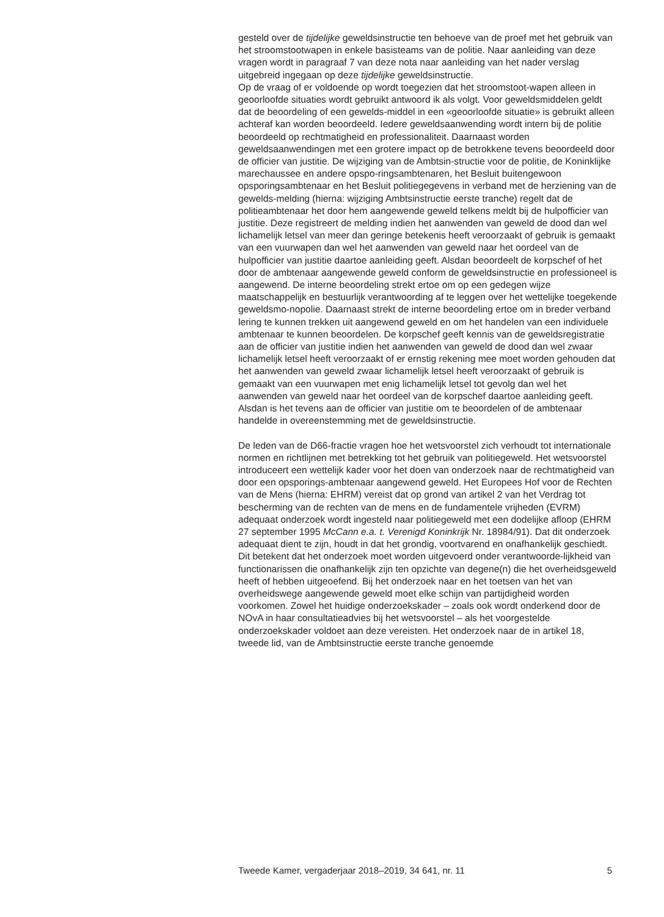gesteld over de tijdelijke geweldsinstructie ten behoeve van de proef met het gebruik van het stroomstootwapen in enkele basisteams van de politie. Naar aanleiding van deze vragen wordt in paragraaf 7 van deze nota naar aanleiding van het nader verslag uitgebreid ingegaan op deze tijdelijke geweldsinstructie.
Op de vraag of er voldoende op wordt toegezien dat het stroomstoot-wapen alleen in geoorloofde situaties wordt gebruikt antwoord ik als volgt. Voor geweldsmiddelen geldt dat de beoordeling of een gewelds-middel in een «geoorloofde situatie» is gebruikt alleen achteraf kan worden beoordeeld. Iedere geweldsaanwending wordt intern bij de politie beoordeeld op rechtmatigheid en professionaliteit. Daarnaast worden geweldsaanwendingen met een grotere impact op de betrokkene tevens beoordeeld door de officier van justitie. De wijziging van de Ambtsin-structie voor de politie, de Koninklijke marechaussee en andere opspo-ringsambtenaren, het Besluit buitengewoon opsporingsambtenaar en het Besluit politiegegevens in verband met de herziening van de gewelds-melding (hierna: wijziging Ambtsinstructie eerste tranche) regelt dat de politieambtenaar het door hem aangewende geweld telkens meldt bij de hulpofficier van justitie. Deze registreert de melding indien het aanwenden van geweld de dood dan wel lichamelijk letsel van meer dan geringe betekenis heeft veroorzaakt of gebruik is gemaakt van een vuurwapen dan wel het aanwenden van geweld naar het oordeel van de hulpofficier van justitie daartoe aanleiding geeft. Alsdan beoordeelt de korpschef of het door de ambtenaar aangewende geweld conform de geweldsinstructie en professioneel is aangewend. De interne beoordeling strekt ertoe om op een gedegen wijze maatschappelijk en bestuurlijk verantwoording af te leggen over het wettelijke toegekende geweldsmo-nopolie. Daarnaast strekt de interne beoordeling ertoe om in breder verband lering te kunnen trekken uit aangewend geweld en om het handelen van een individuele ambtenaar te kunnen beoordelen. De korpschef geeft kennis van de geweldsregistratie aan de officier van justitie indien het aanwenden van geweld de dood dan wel zwaar lichamelijk letsel heeft veroorzaakt of er ernstig rekening mee moet worden gehouden dat het aanwenden van geweld zwaar lichamelijk letsel heeft veroorzaakt of gebruik is gemaakt van een vuurwapen met enig lichamelijk letsel tot gevolg dan wel het aanwenden van geweld naar het oordeel van de korpschef daartoe aanleiding geeft. Alsdan is het tevens aan de officier van justitie om te beoordelen of de ambtenaar handelde in overeenstemming met de geweldsinstructie.
De leden van de D66-fractie vragen hoe het wetsvoorstel zich verhoudt tot internationale normen en richtlijnen met betrekking tot het gebruik van politiegeweld. Het wetsvoorstel introduceert een wettelijk kader voor het doen van onderzoek naar de rechtmatigheid van door een opsporings-ambtenaar aangewend geweld. Het Europees Hof voor de Rechten van de Mens (hierna: EHRM) vereist dat op grond van artikel 2 van het Verdrag tot bescherming van de rechten van de mens en de fundamentele vrijheden (EVRM) adequaat onderzoek wordt ingesteld naar politiegeweld met een dodelijke afloop (EHRM 27 september 1995 McCann e.a. t. Verenigd Koninkrijk Nr. 18984/91). Dat dit onderzoek adequaat dient te zijn, houdt in dat het grondig, voortvarend en onafhankelijk geschiedt. Dit betekent dat het onderzoek moet worden uitgevoerd onder verantwoorde-lijkheid van functionarissen die onafhankelijk zijn ten opzichte van degene(n) die het overheidsgeweld heeft of hebben uitgeoefend. Bij het onderzoek naar en het toetsen van het van overheidswege aangewende geweld moet elke schijn van partijdigheid worden voorkomen. Zowel het huidige onderzoekskader – zoals ook wordt onderkend door de NOvA in haar consultatieadvies bij het wetsvoorstel – als het voorgestelde onderzoekskader voldoet aan deze vereisten. Het onderzoek naar de in artikel 18, tweede lid, van de Ambtsinstructie eerste tranche genoemde
Tweede Kamer, vergaderjaar 2018–2019, 34 641, nr. 11 5